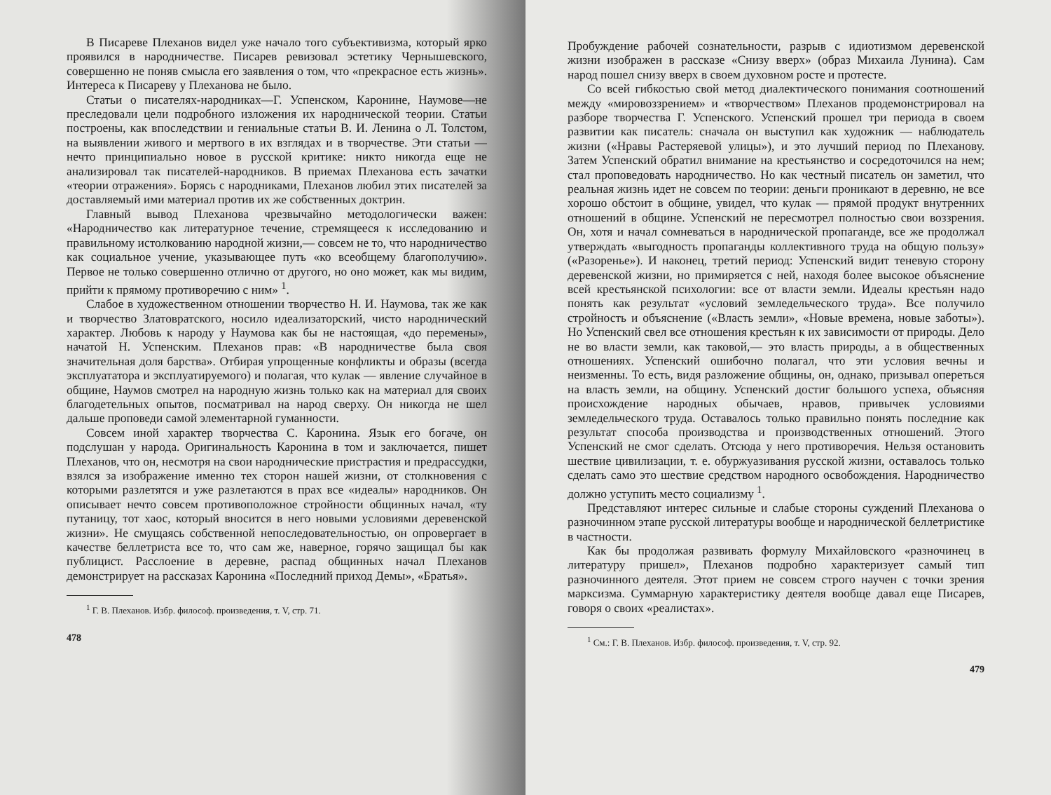В Писареве Плеханов видел уже начало того субъективизма, который ярко проявился в народничестве. Писарев ревизовал эстетику Чернышевского, совершенно не поняв смысла его заявления о том, что «прекрасное есть жизнь». Интереса к Писареву у Плеханова не было.
Статьи о писателях-народниках—Г. Успенском, Каронине, Наумове—не преследовали цели подробного изложения их народнической теории. Статьи построены, как впоследствии и гениальные статьи В. И. Ленина о Л. Толстом, на выявлении живого и мертвого в их взглядах и в творчестве. Эти статьи — нечто принципиально новое в русской критике: никто никогда еще не анализировал так писателей-народников. В приемах Плеханова есть зачатки «теории отражения». Борясь с народниками, Плеханов любил этих писателей за доставляемый ими материал против их же собственных доктрин.
Главный вывод Плеханова чрезвычайно методологически важен: «Народничество как литературное течение, стремящееся к исследованию и правильному истолкованию народной жизни,— совсем не то, что народничество как социальное учение, указывающее путь «ко всеобщему благополучию». Первое не только совершенно отлично от другого, но оно может, как мы видим, прийти к прямому противоречию с ним» <sup>1</sup>.
Слабое в художественном отношении творчество Н. И. Наумова, так же как и творчество Златовратского, носило идеализаторский, чисто народнический характер. Любовь к народу у Наумова как бы не настоящая, «до перемены», начатой Н. Успенским. Плеханов прав: «В народничестве была своя значительная доля барства». Отбирая упрощенные конфликты и образы (всегда эксплуататора и эксплуатируемого) и полагая, что кулак — явление случайное в общине, Наумов смотрел на народную жизнь только как на материал для своих благодетельных опытов, посматривал на народ сверху. Он никогда не шел дальше проповеди самой элементарной гуманности.
Совсем иной характер творчества С. Каронина. Язык его богаче, он подслушан у народа. Оригинальность Каронина в том и заключается, пишет Плеханов, что он, несмотря на свои народнические пристрастия и предрассудки, взялся за изображение именно тех сторон нашей жизни, от столкновения с которыми разлетятся и уже разлетаются в прах все «идеалы» народников. Он описывает нечто совсем противоположное стройности общинных начал, «ту путаницу, тот хаос, который вносится в него новыми условиями деревенской жизни». Не смущаясь собственной непоследовательностью, он опровергает в качестве беллетриста все то, что сам же, наверное, горячо защищал бы как публицист. Расслоение в деревне, распад общинных начал Плеханов демонстрирует на рассказах Каронина «Последний приход Демы», «Братья».
<sup>1</sup> Г. В. Плеханов. Избр. философ. произведения, т. V, стр. 71.
478
Пробуждение рабочей сознательности, разрыв с идиотизмом деревенской жизни изображен в рассказе «Снизу вверх» (образ Михаила Лунина). Сам народ пошел снизу вверх в своем духовном росте и протесте.
Со всей гибкостью свой метод диалектического понимания соотношений между «мировоззрением» и «творчеством» Плеханов продемонстрировал на разборе творчества Г. Успенского. Успенский прошел три периода в своем развитии как писатель: сначала он выступил как художник — наблюдатель жизни («Нравы Растеряевой улицы»), и это лучший период по Плеханову. Затем Успенский обратил внимание на крестьянство и сосредоточился на нем; стал проповедовать народничество. Но как честный писатель он заметил, что реальная жизнь идет не совсем по теории: деньги проникают в деревню, не все хорошо обстоит в общине, увидел, что кулак — прямой продукт внутренних отношений в общине. Успенский не пересмотрел полностью свои воззрения. Он, хотя и начал сомневаться в народнической пропаганде, все же продолжал утверждать «выгодность пропаганды коллективного труда на общую пользу» («Разоренье»). И наконец, третий период: Успенский видит теневую сторону деревенской жизни, но примиряется с ней, находя более высокое объяснение всей крестьянской психологии: все от власти земли. Идеалы крестьян надо понять как результат «условий земледельческого труда». Все получило стройность и объяснение («Власть земли», «Новые времена, новые заботы»). Но Успенский свел все отношения крестьян к их зависимости от природы. Дело не во власти земли, как таковой,— это власть природы, а в общественных отношениях. Успенский ошибочно полагал, что эти условия вечны и неизменны. То есть, видя разложение общины, он, однако, призывал опереться на власть земли, на общину. Успенский достиг большого успеха, объясняя происхождение народных обычаев, нравов, привычек условиями земледельческого труда. Оставалось только правильно понять последние как результат способа производства и производственных отношений. Этого Успенский не смог сделать. Отсюда у него противоречия. Нельзя остановить шествие цивилизации, т. е. обуржуазивания русской жизни, оставалось только сделать само это шествие средством народного освобождения. Народничество должно уступить место социализму <sup>1</sup>.
Представляют интерес сильные и слабые стороны суждений Плеханова о разночинном этапе русской литературы вообще и народнической беллетристике в частности.
Как бы продолжая развивать формулу Михайловского «разночинец в литературу пришел», Плеханов подробно характеризует самый тип разночинного деятеля. Этот прием не совсем строго научен с точки зрения марксизма. Суммарную характеристику деятеля вообще давал еще Писарев, говоря о своих «реалистах».
<sup>1</sup> См.: Г. В. Плеханов. Избр. философ. произведения, т. V, стр. 92.
479